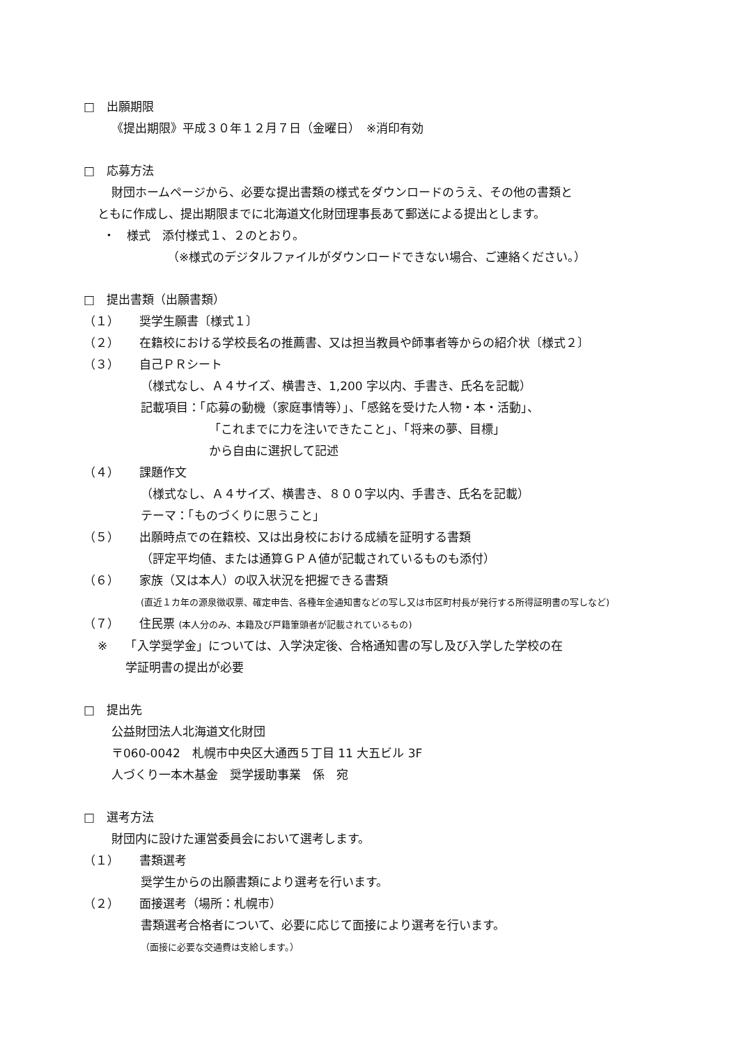□　出願期限
《提出期限》平成３０年１２月７日（金曜日）　※消印有効
□　応募方法
財団ホームページから、必要な提出書類の様式をダウンロードのうえ、その他の書類と
ともに作成し、提出期限までに北海道文化財団理事長あて郵送による提出とします。
・　様式　添付様式１、２のとおり。
（※様式のデジタルファイルがダウンロードできない場合、ご連絡ください。）
□　提出書類（出願書類）
（１） 奨学生願書〔様式１〕
（２） 在籍校における学校長名の推薦書、又は担当教員や師事者等からの紹介状〔様式２〕
（３） 自己ＰＲシート
（様式なし、Ａ４サイズ、横書き、1,200 字以内、手書き、氏名を記載）
記載項目：「応募の動機（家庭事情等）」、「感銘を受けた人物・本・活動」、
「これまでに力を注いできたこと」、「将来の夢、目標」
から自由に選択して記述
（４） 課題作文
（様式なし、Ａ４サイズ、横書き、８００字以内、手書き、氏名を記載）
テーマ：「ものづくりに思うこと」
（５） 出願時点での在籍校、又は出身校における成績を証明する書類
（評定平均値、または通算ＧＰＡ値が記載されているものも添付）
（６） 家族（又は本人）の収入状況を把握できる書類
(直近１カ年の源泉徴収票、確定申告、各種年金通知書などの写し又は市区町村長が発行する所得証明書の写しなど)
（７） 住民票 (本人分のみ、本籍及び戸籍筆頭者が記載されているもの)
※　　「入学奨学金」については、入学決定後、合格通知書の写し及び入学した学校の在
学証明書の提出が必要
□　提出先
公益財団法人北海道文化財団
〒060-0042　札幌市中央区大通西５丁目 11 大五ビル 3F
人づくり一本木基金　奨学援助事業　係　宛
□　選考方法
財団内に設けた運営委員会において選考します。
（１） 書類選考
奨学生からの出願書類により選考を行います。
（２） 面接選考（場所：札幌市）
書類選考合格者について、必要に応じて面接により選考を行います。
（面接に必要な交通費は支給します。）